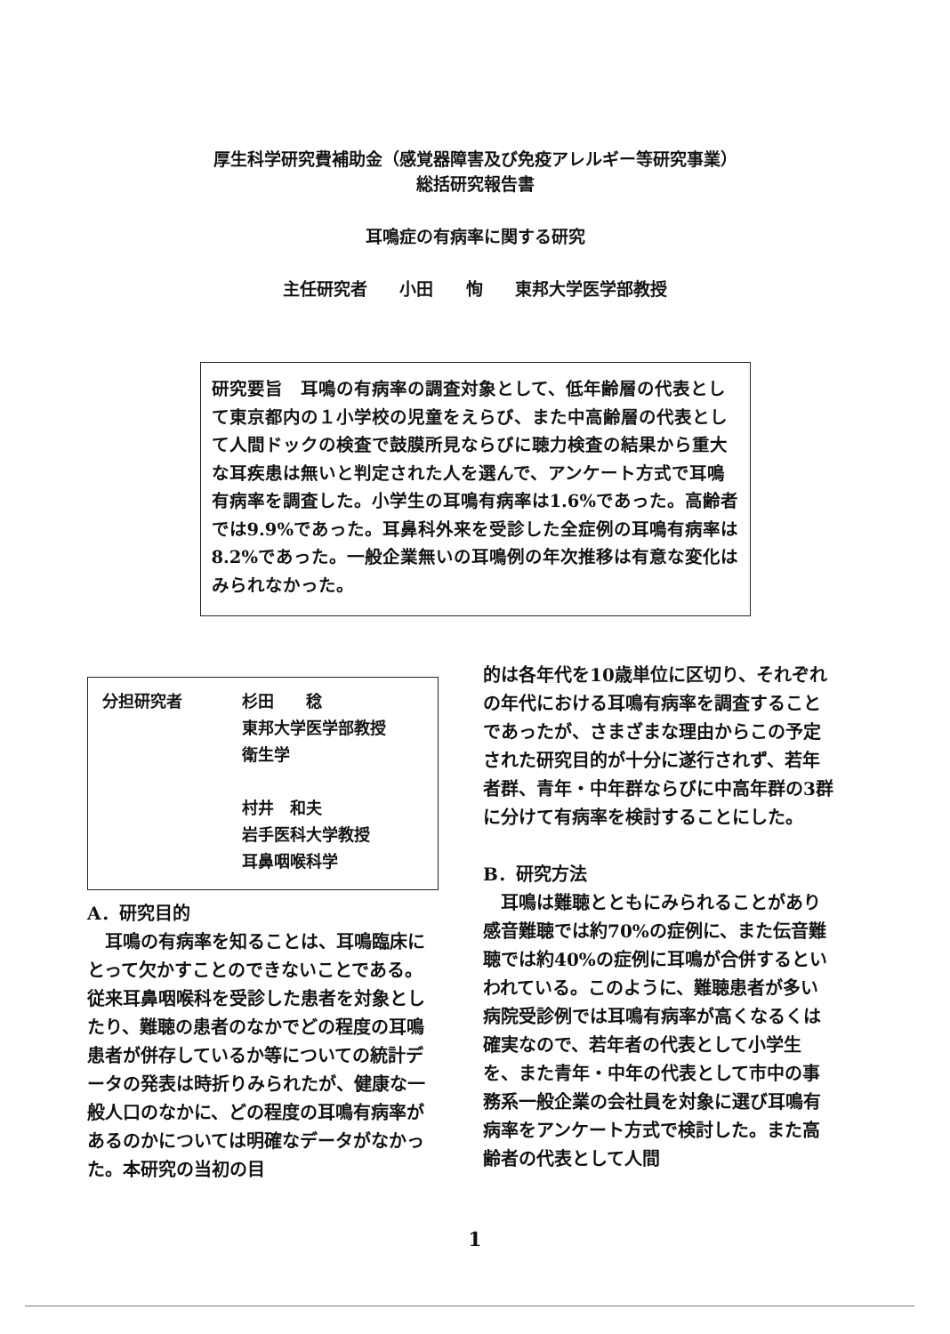厚生科学研究費補助金（感覚器障害及び免疫アレルギー等研究事業）
総括研究報告書
耳鳴症の有病率に関する研究
主任研究者 小田 恂 東邦大学医学部教授
研究要旨　耳鳴の有病率の調査対象として、低年齢層の代表として東京都内の１小学校の児童をえらび、また中高齢層の代表として人間ドックの検査で鼓膜所見ならびに聴力検査の結果から重大な耳疾患は無いと判定された人を選んで、アンケート方式で耳鳴有病率を調査した。小学生の耳鳴有病率は1.6%であった。高齢者では9.9%であった。耳鼻科外来を受診した全症例の耳鳴有病率は8.2%であった。一般企業無いの耳鳴例の年次推移は有意な変化はみられなかった。
| 分担研究者 | 杉田 稔 東邦大学医学部教授 衛生学 村井 和夫 岩手医科大学教授 耳鼻咽喉科学 |
A．研究目的
　耳鳴の有病率を知ることは、耳鳴臨床にとって欠かすことのできないことである。従来耳鼻咽喉科を受診した患者を対象としたり、難聴の患者のなかでどの程度の耳鳴患者が併存しているか等についての統計データの発表は時折りみられたが、健康な一般人口のなかに、どの程度の耳鳴有病率があるのかについては明確なデータがなかった。本研究の当初の目
的は各年代を10歳単位に区切り、それぞれの年代における耳鳴有病率を調査することであったが、さまざまな理由からこの予定された研究目的が十分に遂行されず、若年者群、青年・中年群ならびに中高年群の3群に分けて有病率を検討することにした。
B．研究方法
　耳鳴は難聴とともにみられることがあり感音難聴では約70%の症例に、また伝音難聴では約40%の症例に耳鳴が合併するといわれている。このように、難聴患者が多い病院受診例では耳鳴有病率が高くなるくは確実なので、若年者の代表として小学生を、また青年・中年の代表として市中の事務系一般企業の会社員を対象に選び耳鳴有病率をアンケート方式で検討した。また高齢者の代表として人間
1